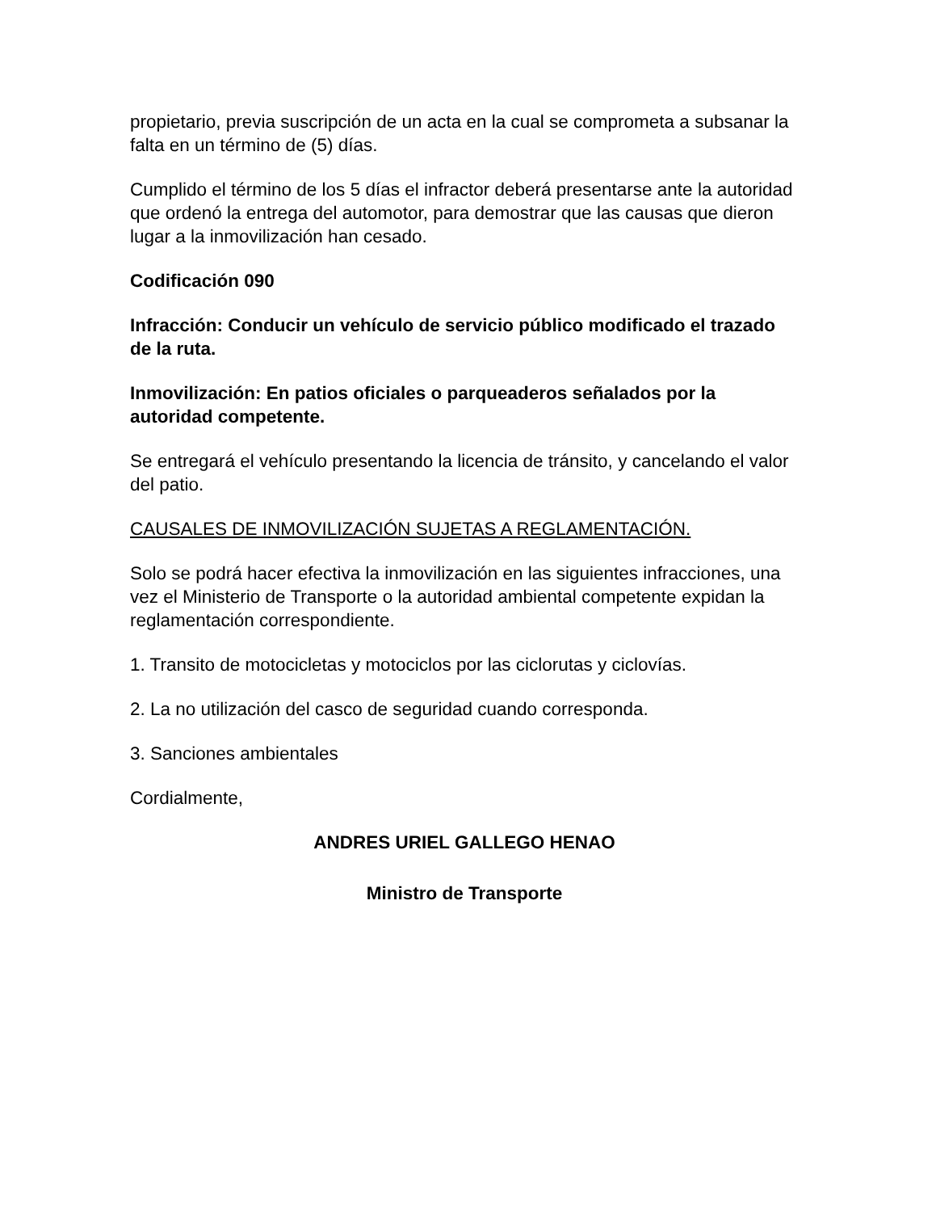propietario, previa suscripción de un acta en la cual se comprometa a subsanar la falta en un término de (5) días.
Cumplido el término de los 5 días el infractor deberá presentarse ante la autoridad que ordenó la entrega del automotor, para demostrar que las causas que dieron lugar a la inmovilización han cesado.
Codificación 090
Infracción: Conducir un vehículo de servicio público modificado el trazado de la ruta.
Inmovilización: En patios oficiales o parqueaderos señalados por la autoridad competente.
Se entregará el vehículo presentando la licencia de tránsito, y cancelando el valor del patio.
CAUSALES DE INMOVILIZACIÓN SUJETAS A REGLAMENTACIÓN.
Solo se podrá hacer efectiva la inmovilización en las siguientes infracciones, una vez el Ministerio de Transporte o la autoridad ambiental competente expidan la reglamentación correspondiente.
1. Transito de motocicletas y motociclos por las ciclorutas y ciclovías.
2. La no utilización del casco de seguridad cuando corresponda.
3. Sanciones ambientales
Cordialmente,
ANDRES URIEL GALLEGO HENAO
Ministro de Transporte